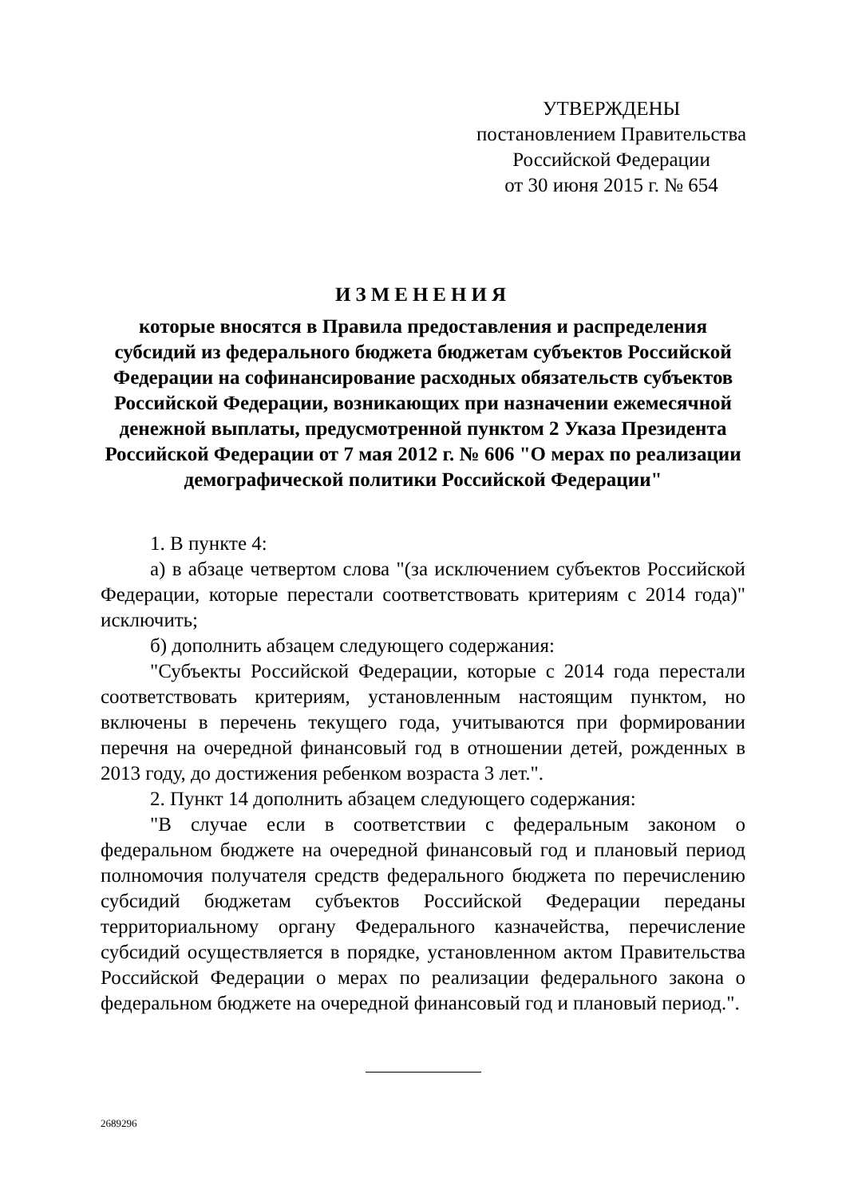УТВЕРЖДЕНЫ
постановлением Правительства
Российской Федерации
от 30 июня 2015 г. № 654
ИЗМЕНЕНИЯ
которые вносятся в Правила предоставления и распределения
субсидий из федерального бюджета бюджетам субъектов Российской
Федерации на софинансирование расходных обязательств субъектов
Российской Федерации, возникающих при назначении ежемесячной
денежной выплаты, предусмотренной пунктом 2 Указа Президента
Российской Федерации от 7 мая 2012 г. № 606 "О мерах по реализации
демографической политики Российской Федерации"
1. В пункте 4:
а) в абзаце четвертом слова "(за исключением субъектов Российской Федерации, которые перестали соответствовать критериям с 2014 года)" исключить;
б) дополнить абзацем следующего содержания:
"Субъекты Российской Федерации, которые с 2014 года перестали соответствовать критериям, установленным настоящим пунктом, но включены в перечень текущего года, учитываются при формировании перечня на очередной финансовый год в отношении детей, рожденных в 2013 году, до достижения ребенком возраста 3 лет.".
2. Пункт 14 дополнить абзацем следующего содержания:
"В случае если в соответствии с федеральным законом о федеральном бюджете на очередной финансовый год и плановый период полномочия получателя средств федерального бюджета по перечислению субсидий бюджетам субъектов Российской Федерации переданы территориальному органу Федерального казначейства, перечисление субсидий осуществляется в порядке, установленном актом Правительства Российской Федерации о мерах по реализации федерального закона о федеральном бюджете на очередной финансовый год и плановый период.".
2689296